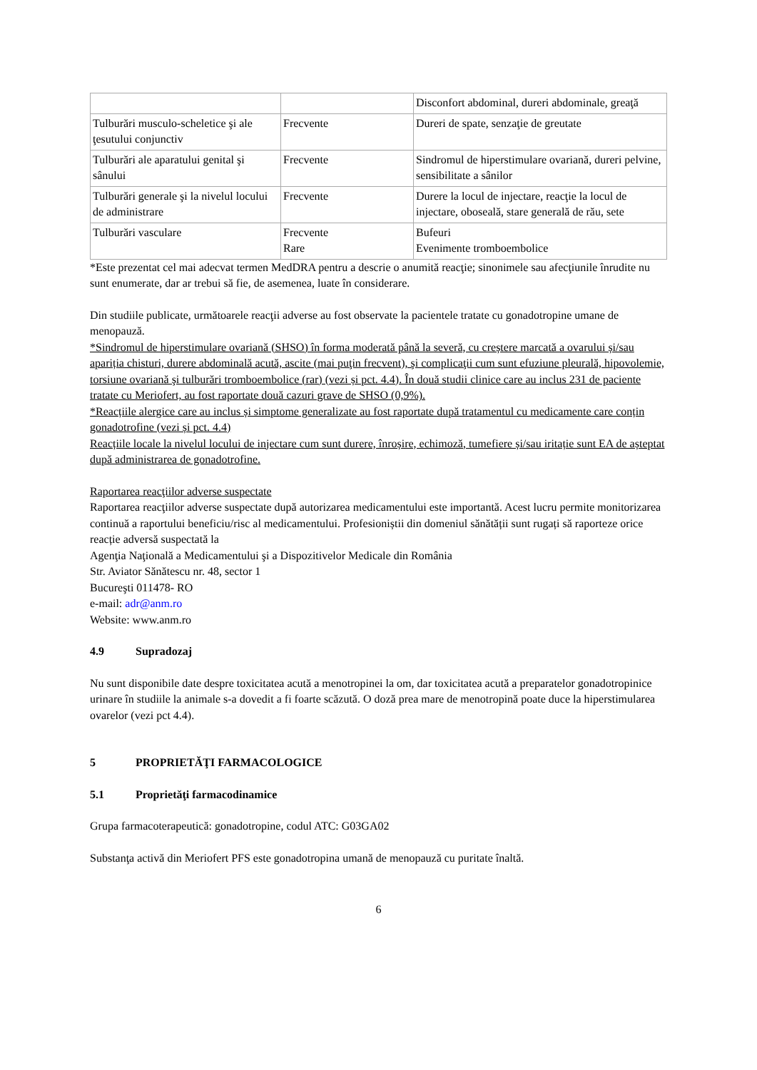| | | Disconfort abdominal, dureri abdominale, greaţă |
| Tulburări musculo-scheletice şi ale ţesutului conjunctiv | Frecvente | Dureri de spate, senzaţie de greutate |
| Tulburări ale aparatului genital şi sânului | Frecvente | Sindromul de hiperstimulare ovariană, dureri pelvine, sensibilitate a sânilor |
| Tulburări generale şi la nivelul locului de administrare | Frecvente | Durere la locul de injectare, reacţie la locul de injectare, oboseală, stare generală de rău, sete |
| Tulburări vasculare | Frecvente Rare | Bufeuri Evenimente tromboembolice |
*Este prezentat cel mai adecvat termen MedDRA pentru a descrie o anumită reacţie; sinonimele sau afecţiunile înrudite nu sunt enumerate, dar ar trebui să fie, de asemenea, luate în considerare.
Din studiile publicate, următoarele reacţii adverse au fost observate la pacientele tratate cu gonadotropine umane de menopauză.
*Sindromul de hiperstimulare ovariană (SHSO) în forma moderată până la severă, cu creștere marcată a ovarului și/sau apariția chisturi, durere abdominală acută, ascite (mai puţin frecvent), şi complicaţii cum sunt efuziune pleurală, hipovolemie, torsiune ovariană şi tulburări tromboembolice (rar) (vezi și pct. 4.4). În două studii clinice care au inclus 231 de paciente tratate cu Meriofert, au fost raportate două cazuri grave de SHSO (0,9%).
*Reacțiile alergice care au inclus și simptome generalizate au fost raportate după tratamentul cu medicamente care conțin gonadotrofine (vezi și pct. 4.4)
Reacțiile locale la nivelul locului de injectare cum sunt durere, înroșire, echimoză, tumefiere și/sau iritație sunt EA de așteptat după administrarea de gonadotrofine.
Raportarea reacţiilor adverse suspectate
Raportarea reacţiilor adverse suspectate după autorizarea medicamentului este importantă. Acest lucru permite monitorizarea continuă a raportului beneficiu/risc al medicamentului. Profesioniștii din domeniul sănătății sunt rugați să raporteze orice reacție adversă suspectată la
Agenţia Naţională a Medicamentului şi a Dispozitivelor Medicale din România
Str. Aviator Sănătescu nr. 48, sector 1
Bucureşti 011478- RO
e-mail: adr@anm.ro
Website: www.anm.ro
4.9 Supradozaj
Nu sunt disponibile date despre toxicitatea acută a menotropinei la om, dar toxicitatea acută a preparatelor gonadotropinice urinare în studiile la animale s-a dovedit a fi foarte scăzută. O doză prea mare de menotropină poate duce la hiperstimularea ovarelor (vezi pct 4.4).
5 PROPRIETĂŢI FARMACOLOGICE
5.1 Proprietăţi farmacodinamice
Grupa farmacoterapeutică: gonadotropine, codul ATC: G03GA02
Substanţa activă din Meriofert PFS este gonadotropina umană de menopauză cu puritate înaltă.
6